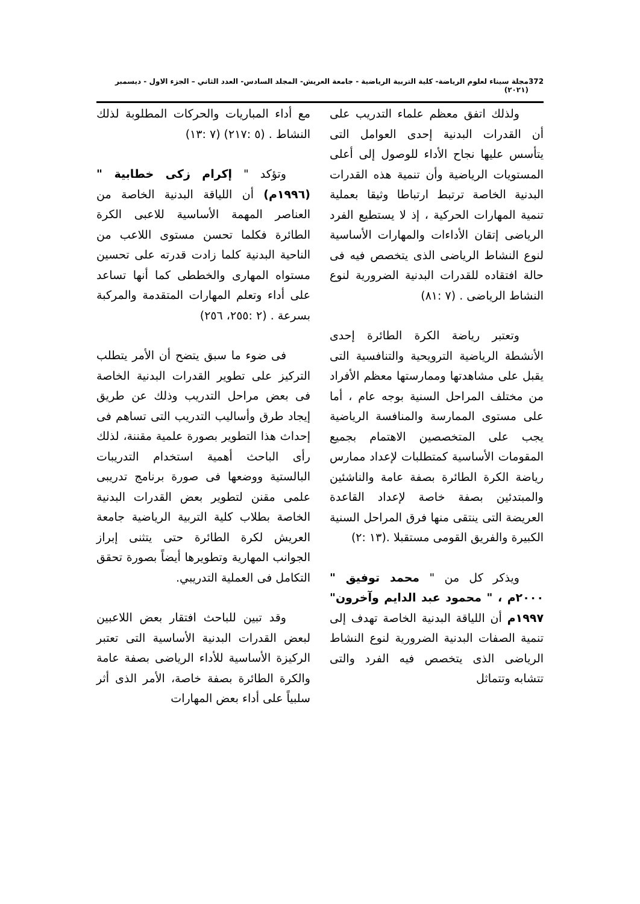372 مجلة سيناء لعلوم الرياضة- كلية التربية الرياضية - جامعة العريش- المجلد السادس- العدد الثاني – الجزء الاول - ديسمبر (٢٠٢١)
ولذلك اتفق معظم علماء التدريب على أن القدرات البدنية إحدى العوامل التى يتأسس عليها نجاح الأداء للوصول إلى أعلى المستويات الرياضية وأن تنمية هذه القدرات البدنية الخاصة ترتبط ارتباطا وثيقا بعملية تنمية المهارات الحركية ، إذ لا يستطيع الفرد الرياضى إتقان الأداءات والمهارات الأساسية لنوع النشاط الرياضى الذى يتخصص فيه فى حالة افتقاده للقدرات البدنية الضرورية لنوع النشاط الرياضى . (٧ :٨١)
وتعتبر رياضة الكرة الطائرة إحدى الأنشطة الرياضية الترويحية والتنافسية التى يقبل على مشاهدتها وممارستها معظم الأفراد من مختلف المراحل السنية بوجه عام ، أما على مستوى الممارسة والمنافسة الرياضية يجب على المتخصصين الاهتمام بجميع المقومات الأساسية كمتطلبات لإعداد ممارس رياضة الكرة الطائرة بصفة عامة والناشئين والمبتدئين بصفة خاصة لإعداد القاعدة العريضة التى ينتقى منها فرق المراحل السنية الكبيرة والفريق القومى مستقبلا .(١٣ :٢)
ويذكر كل من " محمد توفيق " ٢٠٠٠م ، " محمود عبد الدايم وآخرون" ١٩٩٧م أن اللياقة البدنية الخاصة تهدف إلى تنمية الصفات البدنية الضرورية لنوع النشاط الرياضى الذى يتخصص فيه الفرد والتى تتشابه وتتماثل
مع أداء المباريات والحركات المطلوبة لذلك النشاط . (٥ :٢١٧) (٧ :١٣)
وتؤكد " إكرام زكى خطابية "(١٩٩٦م) أن اللياقة البدنية الخاصة من العناصر المهمة الأساسية للاعبى الكرة الطائرة فكلما تحسن مستوى اللاعب من الناحية البدنية كلما زادت قدرته على تحسين مستواه المهارى والخططى كما أنها تساعد على أداء وتعلم المهارات المتقدمة والمركبة بسرعة . (٢ :٢٥٥، ٢٥٦)
فى ضوء ما سبق يتضح أن الأمر يتطلب التركيز على تطوير القدرات البدنية الخاصة فى بعض مراحل التدريب وذلك عن طريق إيجاد طرق وأساليب التدريب التى تساهم فى إحداث هذا التطوير بصورة علمية مقننة، لذلك رأى الباحث أهمية استخدام التدريبات البالستية ووضعها فى صورة برنامج تدريبى علمى مقنن لتطوير بعض القدرات البدنية الخاصة بطلاب كلية التربية الرياضية جامعة العريش لكرة الطائرة حتى يتثنى إبراز الجوانب المهارية وتطويرها أيضاً بصورة تحقق التكامل فى العملية التدريبي.
وقد تبين للباحث افتقار بعض اللاعبين لبعض القدرات البدنية الأساسية التى تعتبر الركيزة الأساسية للأداء الرياضى بصفة عامة والكرة الطائرة بصفة خاصة، الأمر الذى أثر سلبياً على أداء بعض المهارات